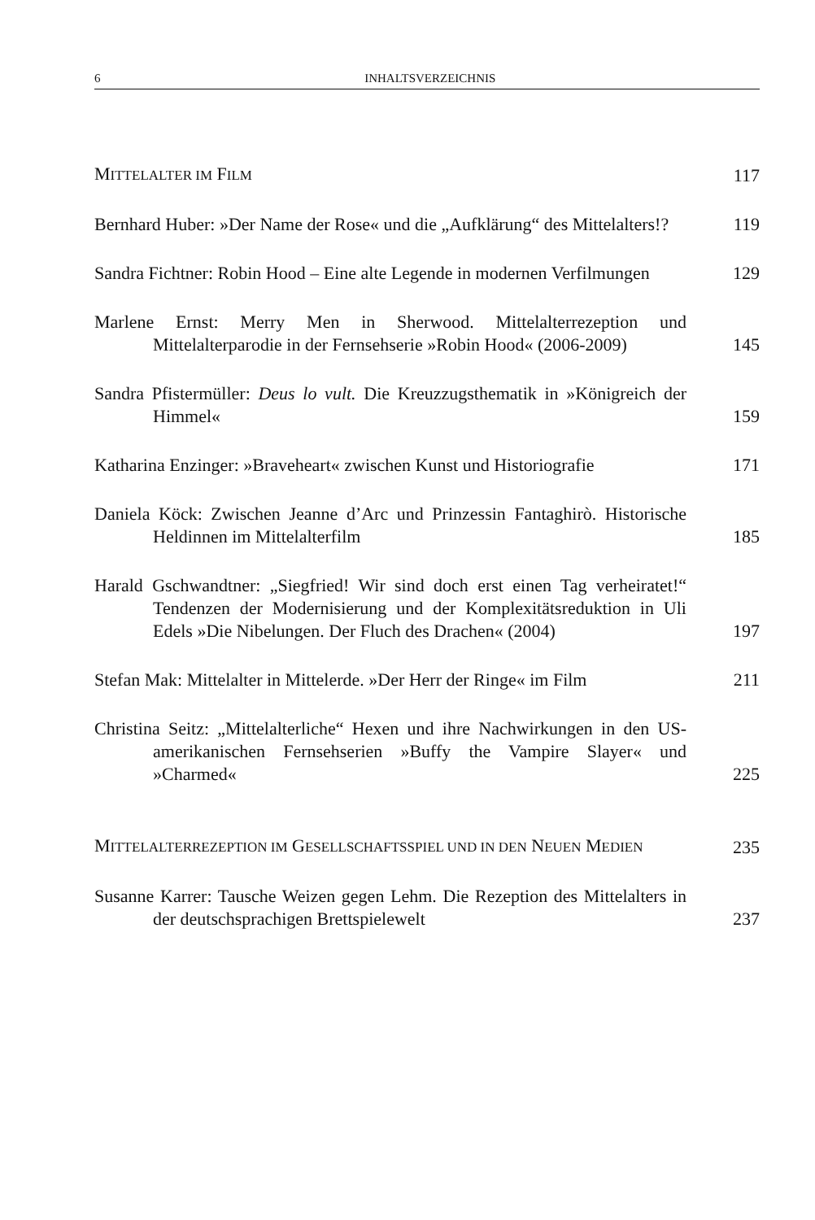6 INHALTSVERZEICHNIS
MITTELALTER IM FILM
117
Bernhard Huber: »Der Name der Rose« und die „Aufklärung“ des Mittelalters!?
119
Sandra Fichtner: Robin Hood – Eine alte Legende in modernen Verfilmungen
129
Marlene Ernst: Merry Men in Sherwood. Mittelalterrezeption und Mittelalterparodie in der Fernsehserie »Robin Hood« (2006-2009)
145
Sandra Pfistermüller: Deus lo vult. Die Kreuzzugsthematik in »Königreich der Himmel«
159
Katharina Enzinger: »Braveheart« zwischen Kunst und Historiografie
171
Daniela Köck: Zwischen Jeanne d’Arc und Prinzessin Fantaghirò. Historische Heldinnen im Mittelalterfilm
185
Harald Gschwandtner: „Siegfried! Wir sind doch erst einen Tag verheiratet!“ Tendenzen der Modernisierung und der Komplexitätsreduktion in Uli Edels »Die Nibelungen. Der Fluch des Drachen« (2004)
197
Stefan Mak: Mittelalter in Mittelerde. »Der Herr der Ringe« im Film
211
Christina Seitz: „Mittelalterliche“ Hexen und ihre Nachwirkungen in den US-amerikanischen Fernsehserien »Buffy the Vampire Slayer« und »Charmed«
225
MITTELALTERREZEPTION IM GESELLSCHAFTSSPIEL UND IN DEN NEUEN MEDIEN
235
Susanne Karrer: Tausche Weizen gegen Lehm. Die Rezeption des Mittelalters in der deutschsprachigen Brettspielewelt
237